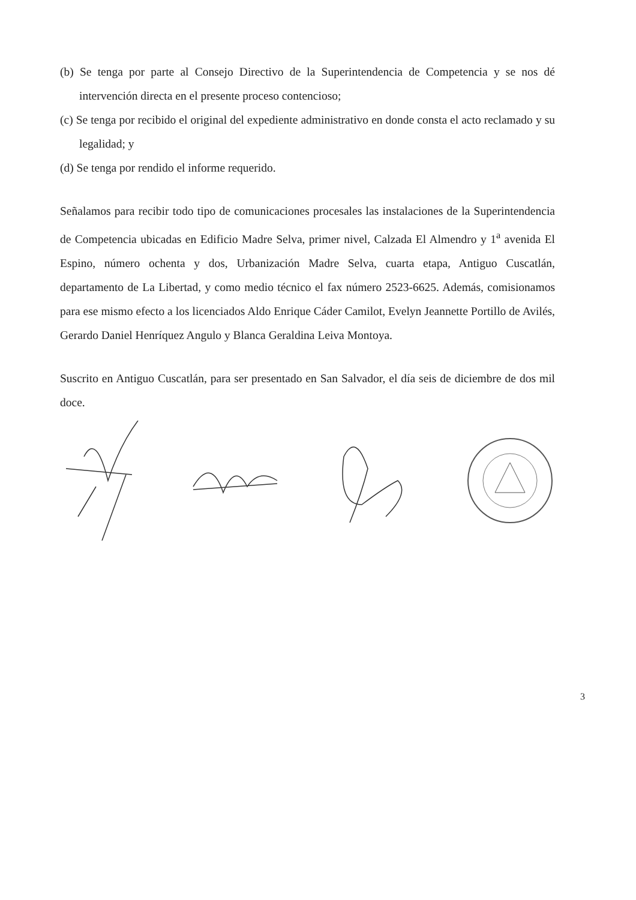(b) Se tenga por parte al Consejo Directivo de la Superintendencia de Competencia y se nos dé intervención directa en el presente proceso contencioso;
(c) Se tenga por recibido el original del expediente administrativo en donde consta el acto reclamado y su legalidad; y
(d) Se tenga por rendido el informe requerido.
Señalamos para recibir todo tipo de comunicaciones procesales las instalaciones de la Superintendencia de Competencia ubicadas en Edificio Madre Selva, primer nivel, Calzada El Almendro y 1<sup>a</sup> avenida El Espino, número ochenta y dos, Urbanización Madre Selva, cuarta etapa, Antiguo Cuscatlán, departamento de La Libertad, y como medio técnico el fax número 2523-6625. Además, comisionamos para ese mismo efecto a los licenciados Aldo Enrique Cáder Camilot, Evelyn Jeannette Portillo de Avilés, Gerardo Daniel Henríquez Angulo y Blanca Geraldina Leiva Montoya.
Suscrito en Antiguo Cuscatlán, para ser presentado en San Salvador, el día seis de diciembre de dos mil doce.
3